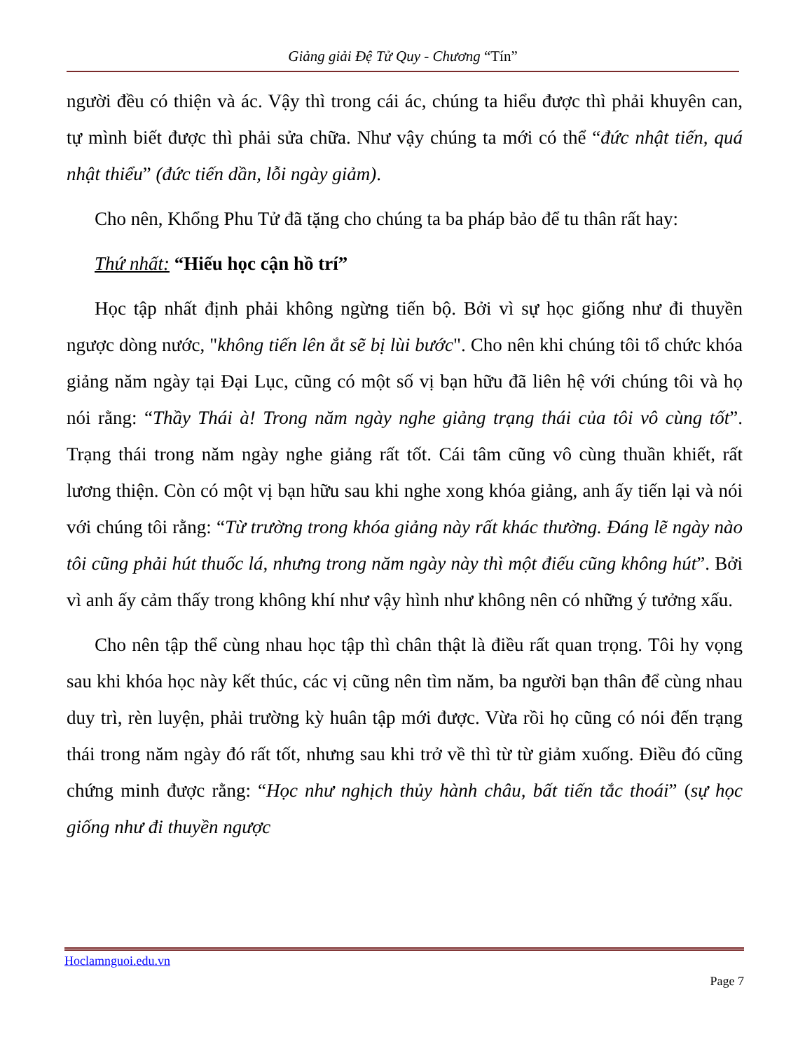Giảng giải Đệ Tử Quy - Chương “Tín”
người đều có thiện và ác. Vậy thì trong cái ác, chúng ta hiểu được thì phải khuyên can, tự mình biết được thì phải sửa chữa. Như vậy chúng ta mới có thể “đức nhật tiến, quá nhật thiểu” (đức tiến dần, lỗi ngày giảm).
Cho nên, Khổng Phu Tử đã tặng cho chúng ta ba pháp bảo để tu thân rất hay:
Thứ nhất: “Hiếu học cận hồ trí”
Học tập nhất định phải không ngừng tiến bộ. Bởi vì sự học giống như đi thuyền ngược dòng nước, "không tiến lên ắt sẽ bị lùi bước". Cho nên khi chúng tôi tổ chức khóa giảng năm ngày tại Đại Lục, cũng có một số vị bạn hữu đã liên hệ với chúng tôi và họ nói rằng: “Thầy Thái à! Trong năm ngày nghe giảng trạng thái của tôi vô cùng tốt”. Trạng thái trong năm ngày nghe giảng rất tốt. Cái tâm cũng vô cùng thuần khiết, rất lương thiện. Còn có một vị bạn hữu sau khi nghe xong khóa giảng, anh ấy tiến lại và nói với chúng tôi rằng: “Từ trường trong khóa giảng này rất khác thường. Đáng lẽ ngày nào tôi cũng phải hút thuốc lá, nhưng trong năm ngày này thì một điếu cũng không hút”. Bởi vì anh ấy cảm thấy trong không khí như vậy hình như không nên có những ý tưởng xấu.
Cho nên tập thể cùng nhau học tập thì chân thật là điều rất quan trọng. Tôi hy vọng sau khi khóa học này kết thúc, các vị cũng nên tìm năm, ba người bạn thân để cùng nhau duy trì, rèn luyện, phải trường kỳ huân tập mới được. Vừa rồi họ cũng có nói đến trạng thái trong năm ngày đó rất tốt, nhưng sau khi trở về thì từ từ giảm xuống. Điều đó cũng chứng minh được rằng: “Học như nghịch thủy hành châu, bất tiến tắc thoái” (sự học giống như đi thuyền ngược
Hoclamnguoi.edu.vn
Page 7